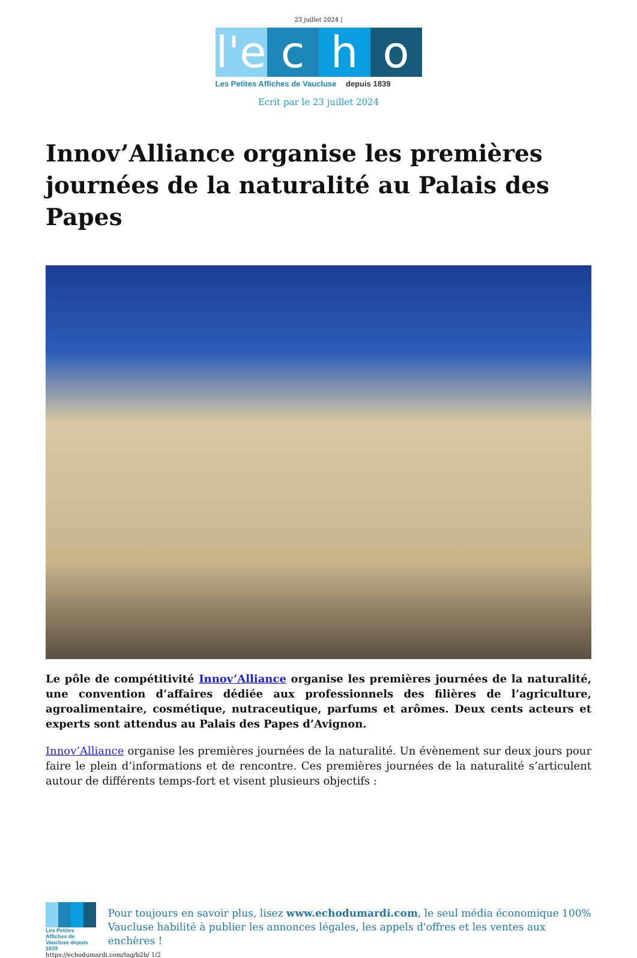23 juillet 2024 |
l'e
c h o
Les Petites Affiches de Vaucluse depuis 1839
Ecrit par le 23 juillet 2024
Innov’Alliance organise les premières journées de la naturalité au Palais des Papes
Le pôle de compétitivité Innov’Alliance organise les premières journées de la naturalité, une convention d’affaires dédiée aux professionnels des filières de l’agriculture, agroalimentaire, cosmétique, nutraceutique, parfums et arômes. Deux cents acteurs et experts sont attendus au Palais des Papes d’Avignon.
Innov’Alliance organise les premières journées de la naturalité. Un évènement sur deux jours pour faire le plein d’informations et de rencontre. Ces premières journées de la naturalité s’articulent autour de différents temps-fort et visent plusieurs objectifs :
Les Petites Affiches de Vaucluse depuis 1839
Pour toujours en savoir plus, lisez www.echodumardi.com, le seul média économique 100% Vaucluse habilité à publier les annonces légales, les appels d'offres et les ventes aux enchères !
https://echodumardi.com/tag/b2b/ 1/2